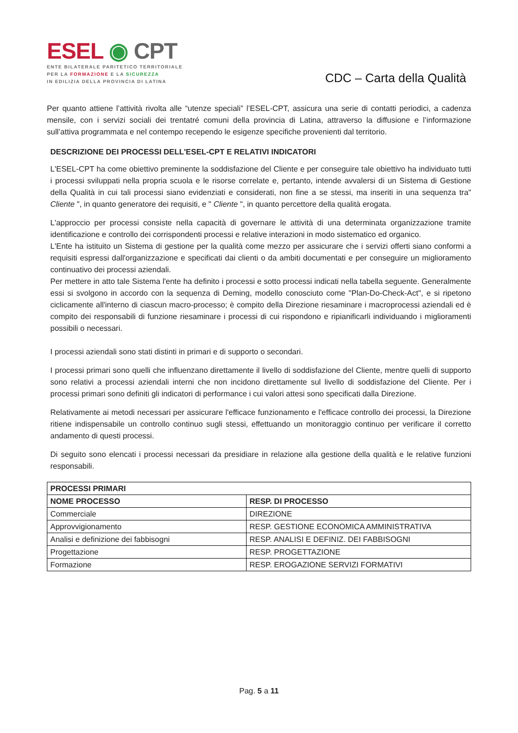ESEL ◉ CPT
ENTE BILATERALE PARITETICO TERRITORIALE
PER LA FORMAZIONE E LA SICUREZZA
IN EDILIZIA DELLA PROVINCIA DI LATINA
CDC – Carta della Qualità
Per quanto attiene l’attività rivolta alle “utenze speciali” l’ESEL-CPT, assicura una serie di contatti periodici, a cadenza mensile, con i servizi sociali dei trentatré comuni della provincia di Latina, attraverso la diffusione e l’informazione sull’attiva programmata e nel contempo recependo le esigenze specifiche provenienti dal territorio.
DESCRIZIONE DEI PROCESSI DELL'ESEL-CPT E RELATIVI INDICATORI
L'ESEL-CPT ha come obiettivo preminente la soddisfazione del Cliente e per conseguire tale obiettivo ha individuato tutti i processi sviluppati nella propria scuola e le risorse correlate e, pertanto, intende avvalersi di un Sistema di Gestione della Qualità in cui tali processi siano evidenziati e considerati, non fine a se stessi, ma inseriti in una sequenza tra" Cliente ", in quanto generatore dei requisiti, e " Cliente ", in quanto percettore della qualità erogata.
L'approccio per processi consiste nella capacità di governare le attività di una determinata organizzazione tramite identificazione e controllo dei corrispondenti processi e relative interazioni in modo sistematico ed organico.
L'Ente ha istituito un Sistema di gestione per la qualità come mezzo per assicurare che i servizi offerti siano conformi a requisiti espressi dall'organizzazione e specificati dai clienti o da ambiti documentati e per conseguire un miglioramento continuativo dei processi aziendali.
Per mettere in atto tale Sistema l'ente ha definito i processi e sotto processi indicati nella tabella seguente. Generalmente essi si svolgono in accordo con la sequenza di Deming, modello conosciuto come "Plan-Do-Check-Act", e si ripetono ciclicamente all'interno di ciascun macro-processo; è compito della Direzione riesaminare i macroprocessi aziendali ed è compito dei responsabili di funzione riesaminare i processi di cui rispondono e ripianificarli individuando i miglioramenti possibili o necessari.
I processi aziendali sono stati distinti in primari e di supporto o secondari.
I processi primari sono quelli che influenzano direttamente il livello di soddisfazione del Cliente, mentre quelli di supporto sono relativi a processi aziendali interni che non incidono direttamente sul livello di soddisfazione del Cliente. Per i processi primari sono definiti gli indicatori di performance i cui valori attesi sono specificati dalla Direzione.
Relativamente ai metodi necessari per assicurare l'efficace funzionamento e l'efficace controllo dei processi, la Direzione ritiene indispensabile un controllo continuo sugli stessi, effettuando un monitoraggio continuo per verificare il corretto andamento di questi processi.
Di seguito sono elencati i processi necessari da presidiare in relazione alla gestione della qualità e le relative funzioni responsabili.
| PROCESSI PRIMARI | |
| --- | --- |
| NOME PROCESSO | RESP. DI PROCESSO |
| Commerciale | DIREZIONE |
| Approvvigionamento | RESP. GESTIONE ECONOMICA AMMINISTRATIVA |
| Analisi e definizione dei fabbisogni | RESP. ANALISI E DEFINIZ. DEI FABBISOGNI |
| Progettazione | RESP. PROGETTAZIONE |
| Formazione | RESP. EROGAZIONE SERVIZI FORMATIVI |
Pag. 5 a 11